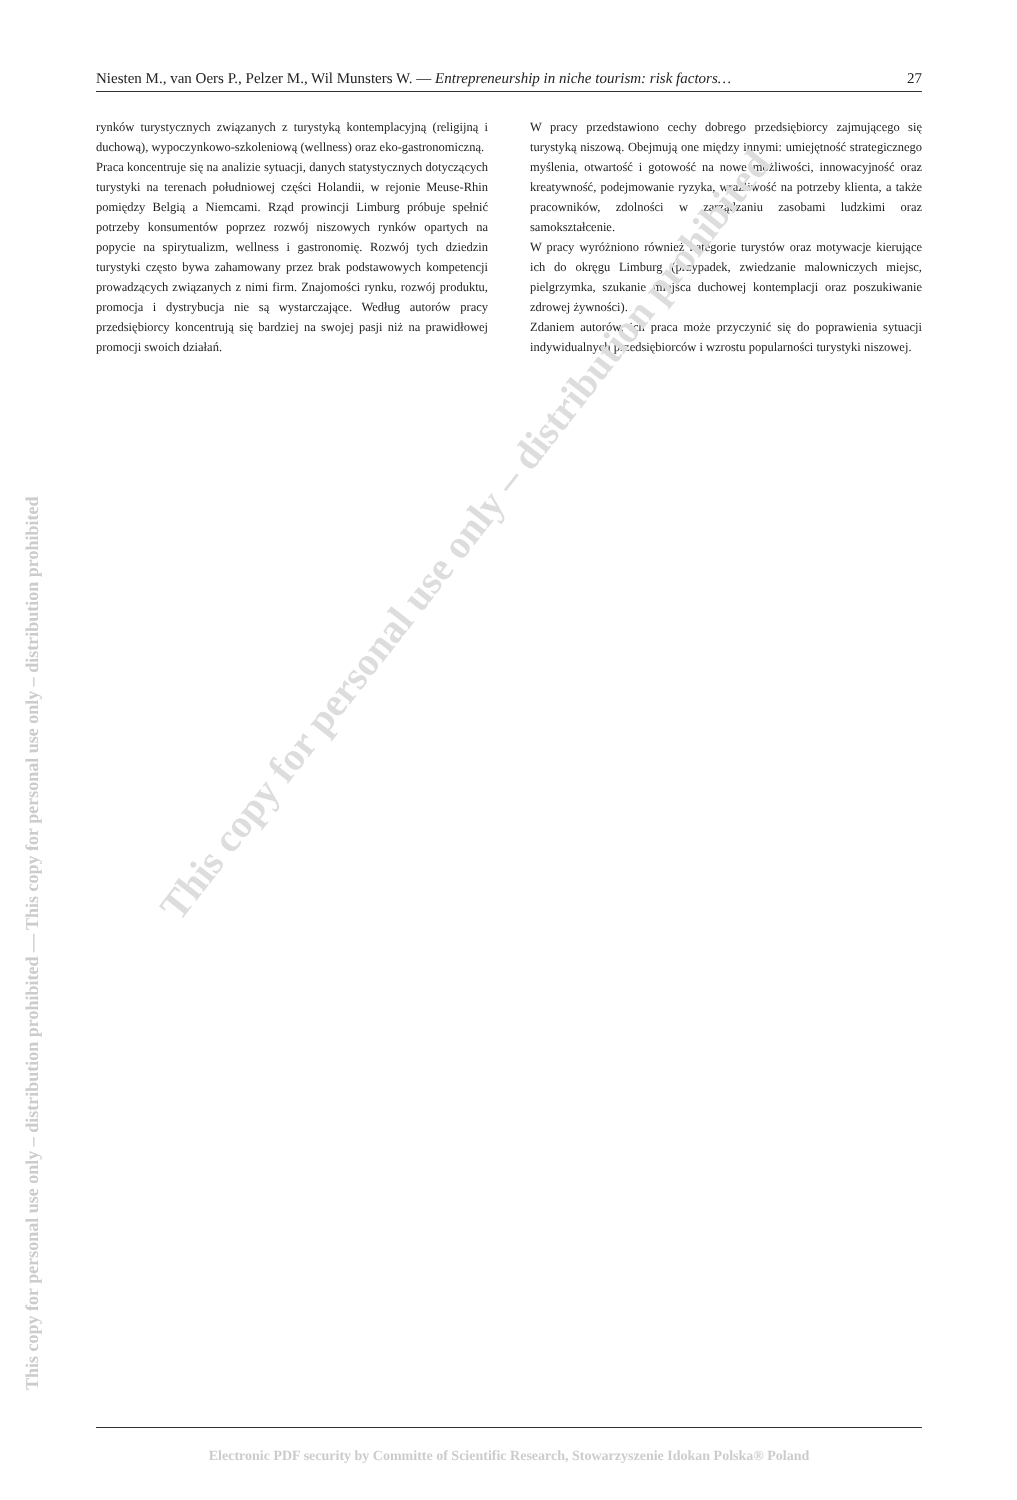Niesten M., van Oers P., Pelzer M., Wil Munsters W. — Entrepreneurship in niche tourism: risk factors… 27
rynków turystycznych związanych z turystyką kontemplacyjną (religijną i duchową), wypoczynkowo-szkoleniową (wellness) oraz eko-gastronomiczną.
Praca koncentruje się na analizie sytuacji, danych statystycznych dotyczących turystyki na terenach południowej części Holandii, w rejonie Meuse-Rhin pomiędzy Belgią a Niemcami. Rząd prowincji Limburg próbuje spełnić potrzeby konsumentów poprzez rozwój niszowych rynków opartych na popycie na spirytualizm, wellness i gastronomię. Rozwój tych dziedzin turystyki często bywa zahamowany przez brak podstawowych kompetencji prowadzących związanych z nimi firm. Znajomości rynku, rozwój produktu, promocja i dystrybucja nie są wystarczające. Według autorów pracy przedsiębiorcy koncentrują się bardziej na swojej pasji niż na prawidłowej promocji swoich działań.
W pracy przedstawiono cechy dobrego przedsiębiorcy zajmującego się turystyką niszową. Obejmują one między innymi: umiejętność strategicznego myślenia, otwartość i gotowość na nowe możliwości, innowacyjność oraz kreatywność, podejmowanie ryzyka, wrażliwość na potrzeby klienta, a także pracowników, zdolności w zarządzaniu zasobami ludzkimi oraz samokształcenie.
W pracy wyróżniono również kategorie turystów oraz motywacje kierujące ich do okręgu Limburg (przypadek, zwiedzanie malowniczych miejsc, pielgrzymka, szukanie miejsca duchowej kontemplacji oraz poszukiwanie zdrowej żywności).
Zdaniem autorów, ich praca może przyczynić się do poprawienia sytuacji indywidualnych przedsiębiorców i wzrostu popularności turystyki niszowej.
This copy for personal use only – distribution prohibited
This copy for personal use only – distribution prohibited — This copy for personal use only – distribution prohibited
Electronic PDF security by Committe of Scientific Research, Stowarzyszenie Idokan Polska® Poland